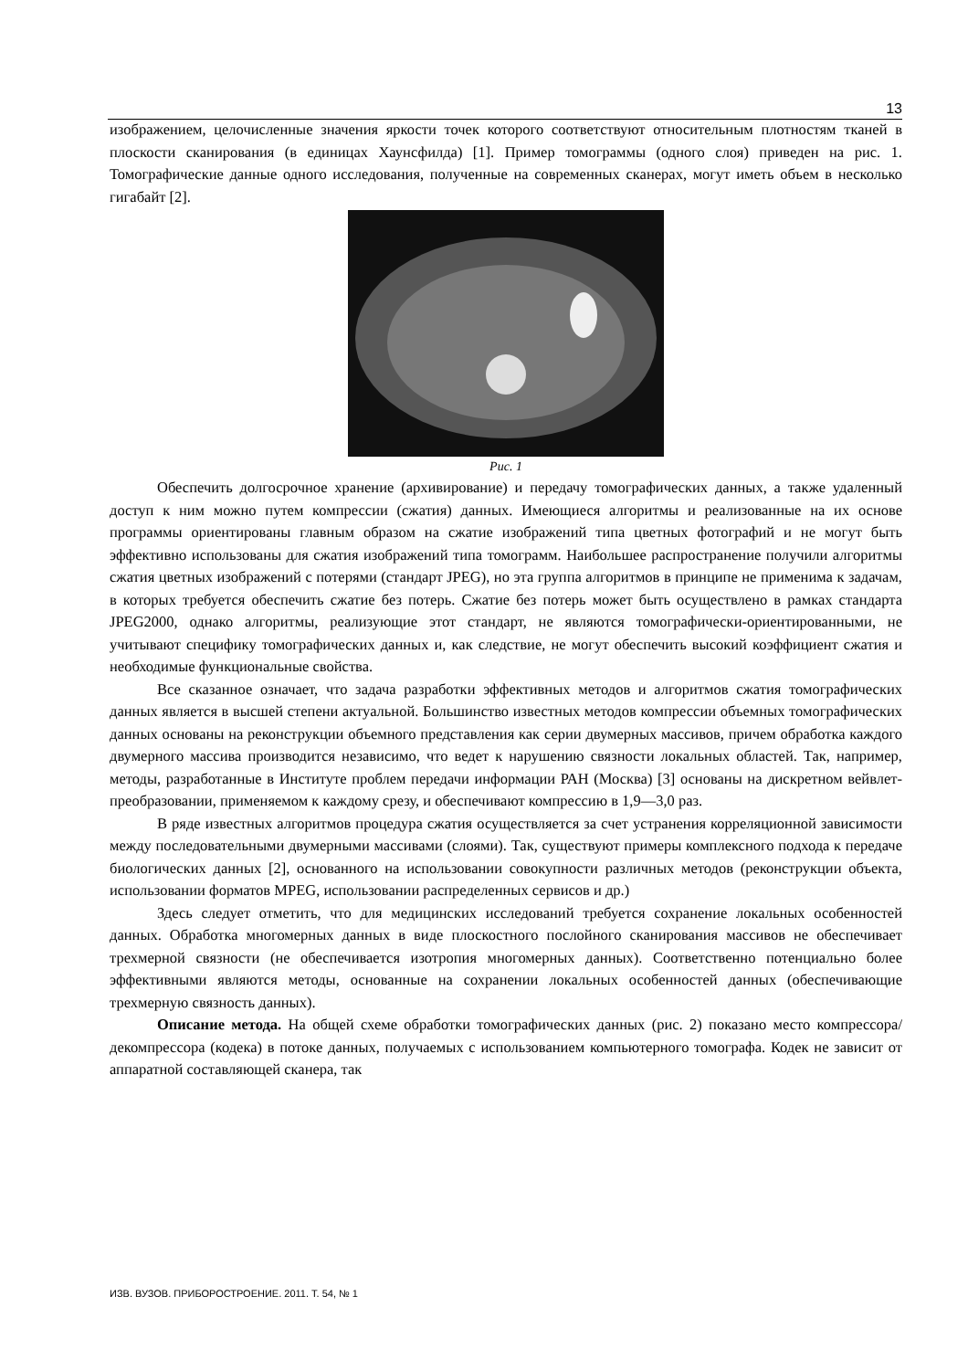13
изображением, целочисленные значения яркости точек которого соответствуют относительным плотностям тканей в плоскости сканирования (в единицах Хаунсфилда) [1]. Пример томограммы (одного слоя) приведен на рис. 1. Томографические данные одного исследования, полученные на современных сканерах, могут иметь объем в несколько гигабайт [2].
Рис. 1
Обеспечить долгосрочное хранение (архивирование) и передачу томографических данных, а также удаленный доступ к ним можно путем компрессии (сжатия) данных. Имеющиеся алгоритмы и реализованные на их основе программы ориентированы главным образом на сжатие изображений типа цветных фотографий и не могут быть эффективно использованы для сжатия изображений типа томограмм. Наибольшее распространение получили алгоритмы сжатия цветных изображений с потерями (стандарт JPEG), но эта группа алгоритмов в принципе не применима к задачам, в которых требуется обеспечить сжатие без потерь. Сжатие без потерь может быть осуществлено в рамках стандарта JPEG2000, однако алгоритмы, реализующие этот стандарт, не являются томографически-ориентированными, не учитывают специфику томографических данных и, как следствие, не могут обеспечить высокий коэффициент сжатия и необходимые функциональные свойства.
Все сказанное означает, что задача разработки эффективных методов и алгоритмов сжатия томографических данных является в высшей степени актуальной. Большинство известных методов компрессии объемных томографических данных основаны на реконструкции объемного представления как серии двумерных массивов, причем обработка каждого двумерного массива производится независимо, что ведет к нарушению связности локальных областей. Так, например, методы, разработанные в Институте проблем передачи информации РАН (Москва) [3] основаны на дискретном вейвлет-преобразовании, применяемом к каждому срезу, и обеспечивают компрессию в 1,9—3,0 раз.
В ряде известных алгоритмов процедура сжатия осуществляется за счет устранения корреляционной зависимости между последовательными двумерными массивами (слоями). Так, существуют примеры комплексного подхода к передаче биологических данных [2], основанного на использовании совокупности различных методов (реконструкции объекта, использовании форматов MPEG, использовании распределенных сервисов и др.)
Здесь следует отметить, что для медицинских исследований требуется сохранение локальных особенностей данных. Обработка многомерных данных в виде плоскостного послойного сканирования массивов не обеспечивает трехмерной связности (не обеспечивается изотропия многомерных данных). Соответственно потенциально более эффективными являются методы, основанные на сохранении локальных особенностей данных (обеспечивающие трехмерную связность данных).
Описание метода. На общей схеме обработки томографических данных (рис. 2) показано место компрессора/декомпрессора (кодека) в потоке данных, получаемых с использованием компьютерного томографа. Кодек не зависит от аппаратной составляющей сканера, так
ИЗВ. ВУЗОВ. ПРИБОРОСТРОЕНИЕ. 2011. Т. 54, № 1